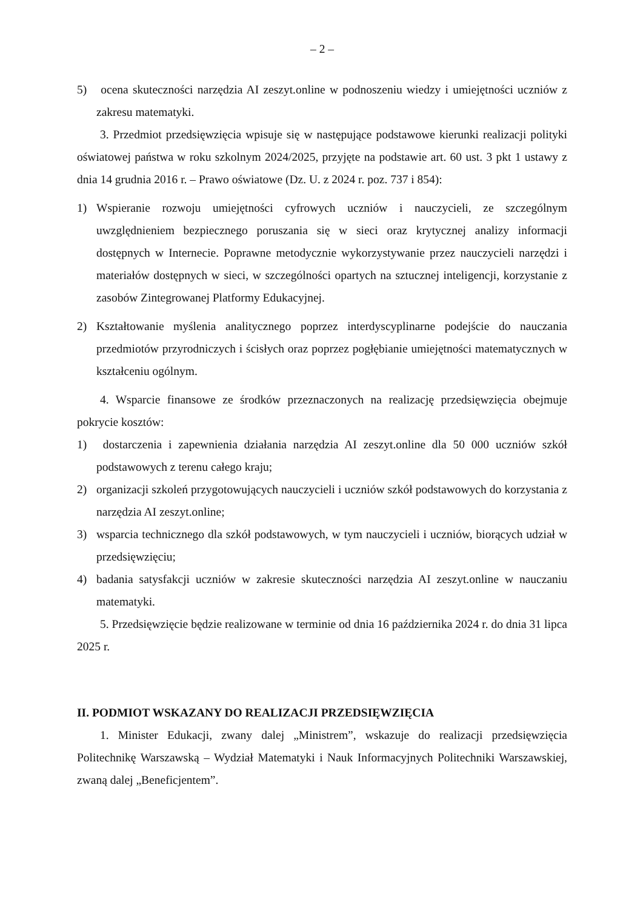– 2 –
5) ocena skuteczności narzędzia AI zeszyt.online w podnoszeniu wiedzy i umiejętności uczniów z zakresu matematyki.
3. Przedmiot przedsięwzięcia wpisuje się w następujące podstawowe kierunki realizacji polityki oświatowej państwa w roku szkolnym 2024/2025, przyjęte na podstawie art. 60 ust. 3 pkt 1 ustawy z dnia 14 grudnia 2016 r. – Prawo oświatowe (Dz. U. z 2024 r. poz. 737 i 854):
1) Wspieranie rozwoju umiejętności cyfrowych uczniów i nauczycieli, ze szczególnym uwzględnieniem bezpiecznego poruszania się w sieci oraz krytycznej analizy informacji dostępnych w Internecie. Poprawne metodycznie wykorzystywanie przez nauczycieli narzędzi i materiałów dostępnych w sieci, w szczególności opartych na sztucznej inteligencji, korzystanie z zasobów Zintegrowanej Platformy Edukacyjnej.
2) Kształtowanie myślenia analitycznego poprzez interdyscyplinarne podejście do nauczania przedmiotów przyrodniczych i ścisłych oraz poprzez pogłębianie umiejętności matematycznych w kształceniu ogólnym.
4. Wsparcie finansowe ze środków przeznaczonych na realizację przedsięwzięcia obejmuje pokrycie kosztów:
1) dostarczenia i zapewnienia działania narzędzia AI zeszyt.online dla 50 000 uczniów szkół podstawowych z terenu całego kraju;
2) organizacji szkoleń przygotowujących nauczycieli i uczniów szkół podstawowych do korzystania z narzędzia AI zeszyt.online;
3) wsparcia technicznego dla szkół podstawowych, w tym nauczycieli i uczniów, biorących udział w przedsięwzięciu;
4) badania satysfakcji uczniów w zakresie skuteczności narzędzia AI zeszyt.online w nauczaniu matematyki.
5. Przedsięwzięcie będzie realizowane w terminie od dnia 16 października 2024 r. do dnia 31 lipca 2025 r.
II. PODMIOT WSKAZANY DO REALIZACJI PRZEDSIĘWZIĘCIA
1. Minister Edukacji, zwany dalej „Ministrem”, wskazuje do realizacji przedsięwzięcia Politechnikę Warszawską – Wydział Matematyki i Nauk Informacyjnych Politechniki Warszawskiej, zwaną dalej „Beneficjentem”.